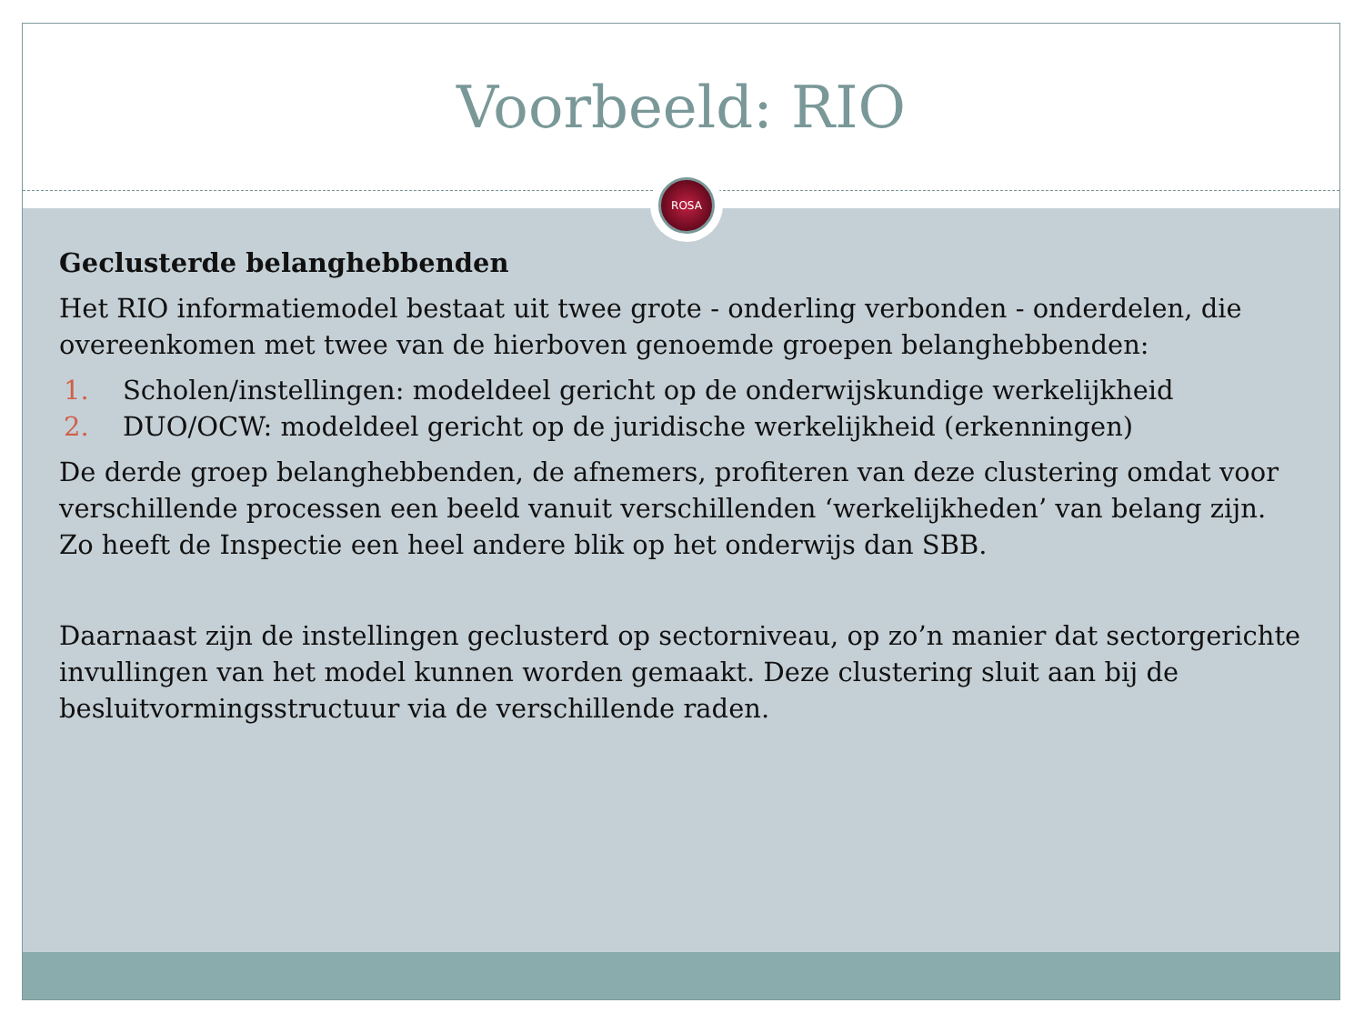Voorbeeld: RIO
ROSA
Geclusterde belanghebbenden
Het RIO informatiemodel bestaat uit twee grote - onderling verbonden - onderdelen, die overeenkomen met twee van de hierboven genoemde groepen belanghebbenden:
1. Scholen/instellingen: modeldeel gericht op de onderwijskundige werkelijkheid
2. DUO/OCW: modeldeel gericht op de juridische werkelijkheid (erkenningen)
De derde groep belanghebbenden, de afnemers, profiteren van deze clustering omdat voor verschillende processen een beeld vanuit verschillenden ‘werkelijkheden’ van belang zijn. Zo heeft de Inspectie een heel andere blik op het onderwijs dan SBB.
Daarnaast zijn de instellingen geclusterd op sectorniveau, op zo’n manier dat sectorgerichte invullingen van het model kunnen worden gemaakt. Deze clustering sluit aan bij de besluitvormingsstructuur via de verschillende raden.